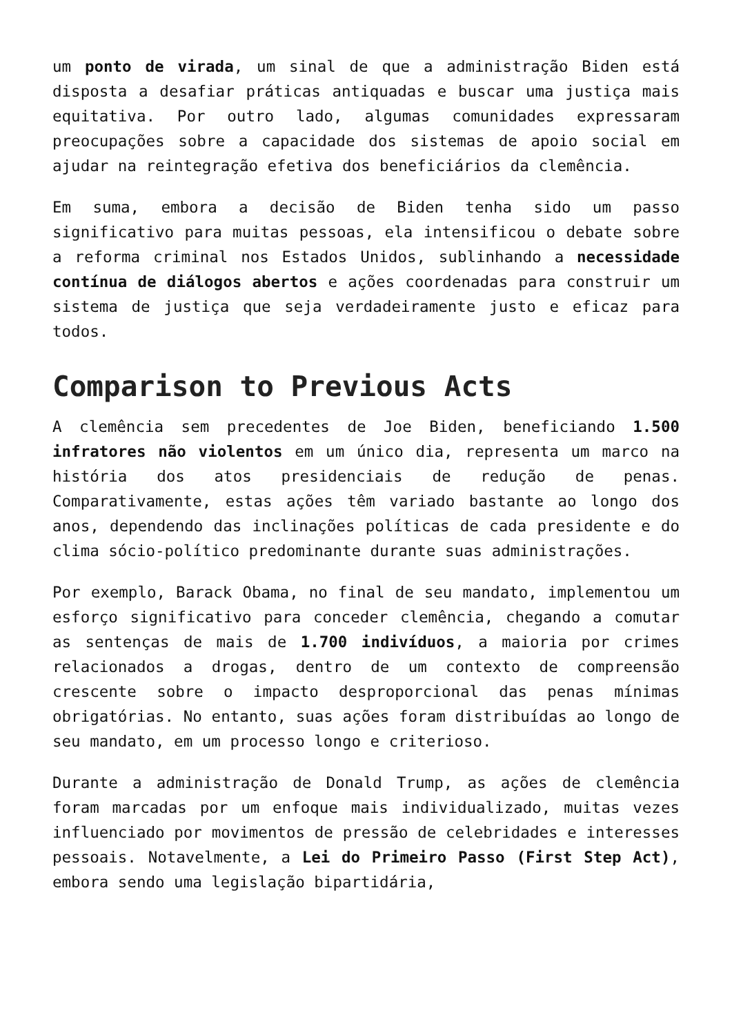um ponto de virada, um sinal de que a administração Biden está disposta a desafiar práticas antiquadas e buscar uma justiça mais equitativa. Por outro lado, algumas comunidades expressaram preocupações sobre a capacidade dos sistemas de apoio social em ajudar na reintegração efetiva dos beneficiários da clemência.
Em suma, embora a decisão de Biden tenha sido um passo significativo para muitas pessoas, ela intensificou o debate sobre a reforma criminal nos Estados Unidos, sublinhando a necessidade contínua de diálogos abertos e ações coordenadas para construir um sistema de justiça que seja verdadeiramente justo e eficaz para todos.
Comparison to Previous Acts
A clemência sem precedentes de Joe Biden, beneficiando 1.500 infratores não violentos em um único dia, representa um marco na história dos atos presidenciais de redução de penas. Comparativamente, estas ações têm variado bastante ao longo dos anos, dependendo das inclinações políticas de cada presidente e do clima sócio-político predominante durante suas administrações.
Por exemplo, Barack Obama, no final de seu mandato, implementou um esforço significativo para conceder clemência, chegando a comutar as sentenças de mais de 1.700 indivíduos, a maioria por crimes relacionados a drogas, dentro de um contexto de compreensão crescente sobre o impacto desproporcional das penas mínimas obrigatórias. No entanto, suas ações foram distribuídas ao longo de seu mandato, em um processo longo e criterioso.
Durante a administração de Donald Trump, as ações de clemência foram marcadas por um enfoque mais individualizado, muitas vezes influenciado por movimentos de pressão de celebridades e interesses pessoais. Notavelmente, a Lei do Primeiro Passo (First Step Act), embora sendo uma legislação bipartidária,